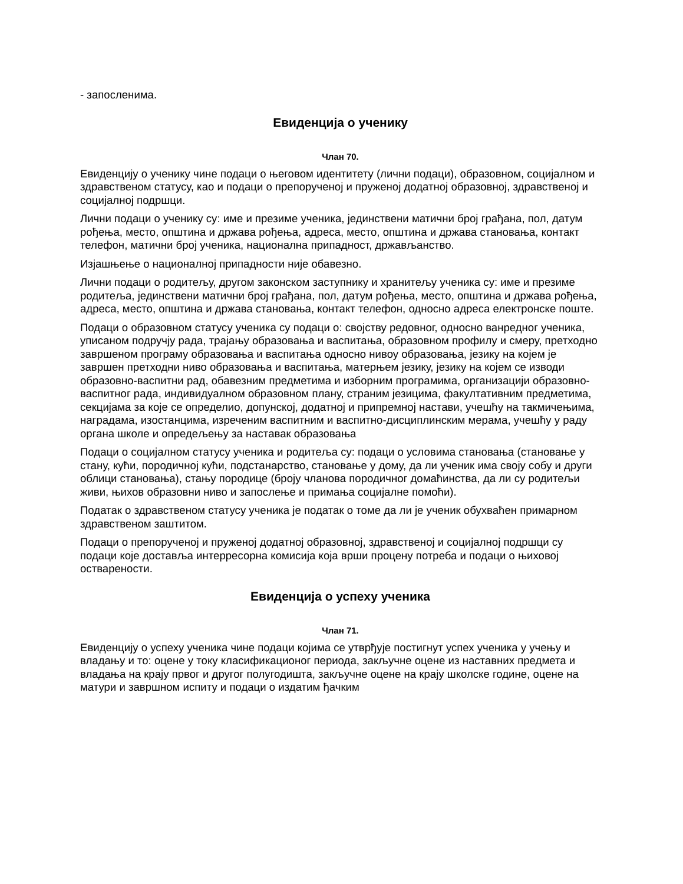- запосленима.
Евиденција о ученику
Члан 70.
Евиденцију о ученику чине подаци о његовом идентитету (лични подаци), образовном, социјалном и здравственом статусу, као и подаци о препорученој и пруженој додатној образовној, здравственој и социјалној подршци.
Лични подаци о ученику су: име и презиме ученика, јединствени матични број грађана, пол, датум рођења, место, општина и држава рођења, адреса, место, општина и држава становања, контакт телефон, матични број ученика, национална припадност, држављанство.
Изјашњење о националној припадности није обавезно.
Лични подаци о родитељу, другом законском заступнику и хранитељу ученика су: име и презиме родитеља, јединствени матични број грађана, пол, датум рођења, место, општина и држава рођења, адреса, место, општина и држава становања, контакт телефон, односно адреса електронске поште.
Подаци о образовном статусу ученика су подаци о: својству редовног, односно ванредног ученика, уписаном подручју рада, трајању образовања и васпитања, образовном профилу и смеру, претходно завршеном програму образовања и васпитања односно нивоу образовања, језику на којем је завршен претходни ниво образовања и васпитања, матерњем језику, језику на којем се изводи образовно-васпитни рад, обавезним предметима и изборним програмима, организацији образовно-васпитног рада, индивидуалном образовном плану, страним језицима, факултативним предметима, секцијама за које се определио, допунској, додатној и припремној настави, учешћу на такмичењима, наградама, изостанцима, изреченим васпитним и васпитно-дисциплинским мерама, учешћу у раду органа школе и опредељењу за наставак образовања
Подаци о социјалном статусу ученика и родитеља су: подаци о условима становања (становање у стану, кући, породичној кући, подстанарство, становање у дому, да ли ученик има своју собу и други облици становања), стању породице (броју чланова породичног домаћинства, да ли су родитељи живи, њихов образовни ниво и запослење и примања социјалне помоћи).
Податак о здравственом статусу ученика је податак о томе да ли је ученик обухваћен примарном здравственом заштитом.
Подаци о препорученој и пруженој додатној образовној, здравственој и социјалној подршци су подаци које доставља интерресорна комисија која врши процену потреба и подаци о њиховој остварености.
Евиденција о успеху ученика
Члан 71.
Евиденцију о успеху ученика чине подаци којима се утврђује постигнут успех ученика у учењу и владању и то: оцене у току класификационог периода, закључне оцене из наставних предмета и владања на крају првог и другог полугодишта, закључне оцене на крају школске године, оцене на матури и завршном испиту и подаци о издатим ђачким